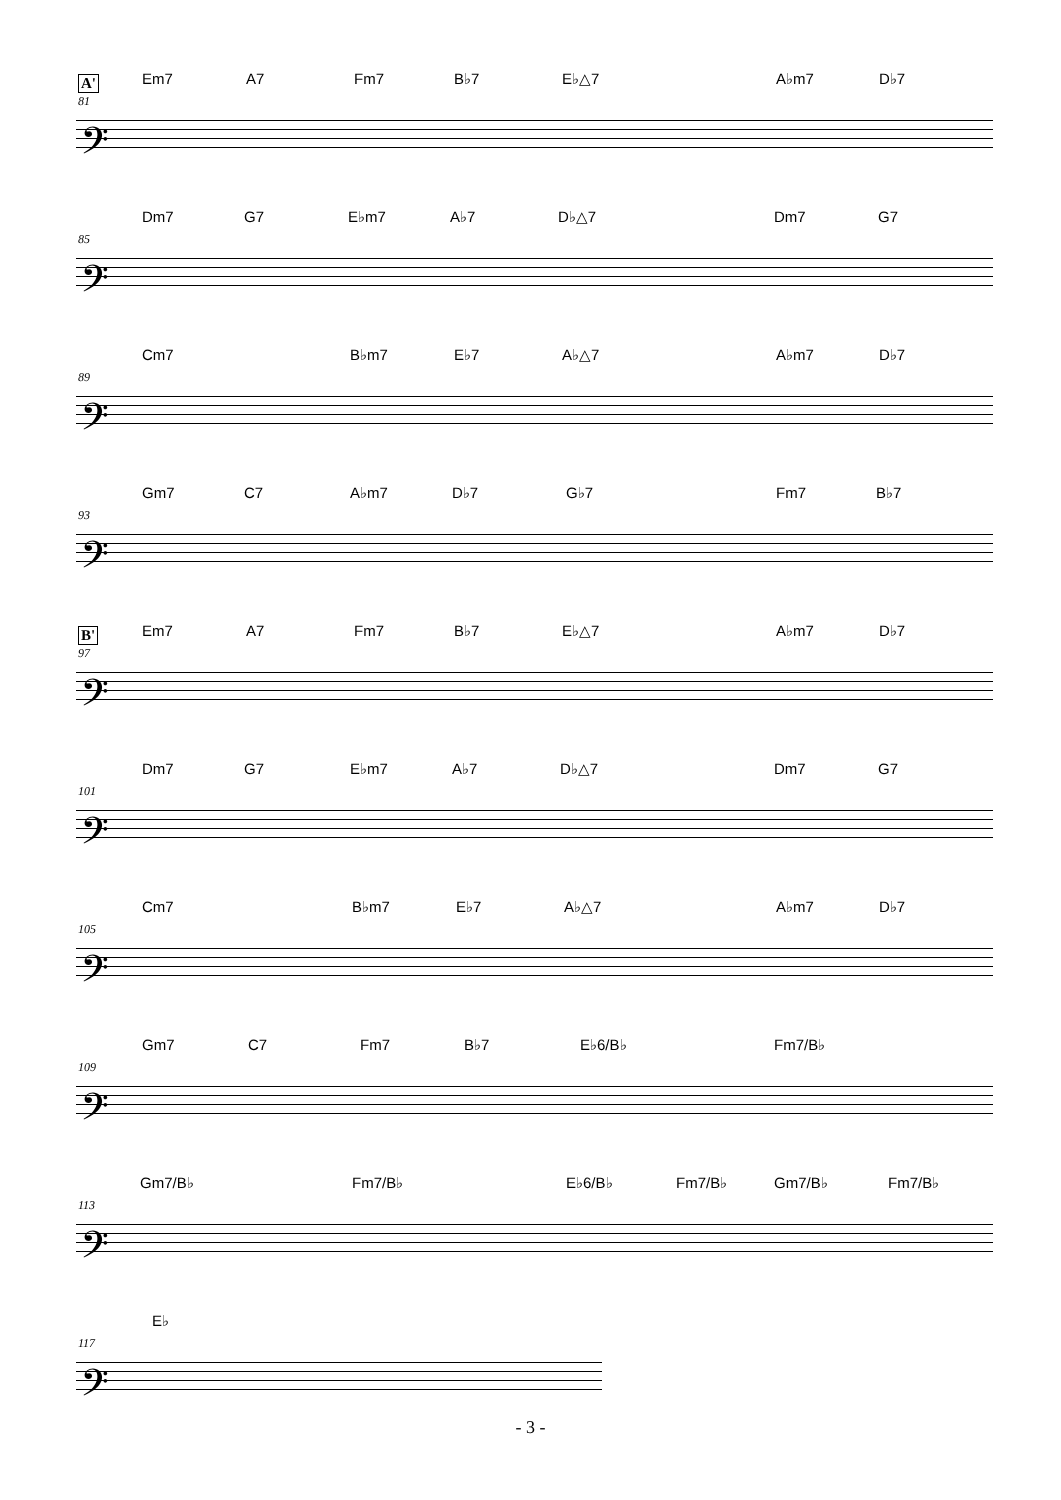A'
81
Em7 A7 Fm7 B♭7 E♭△7 A♭m7 D♭7
𝄢
85
Dm7 G7 E♭m7 A♭7 D♭△7 Dm7 G7
𝄢
89
Cm7 B♭m7 E♭7 A♭△7 A♭m7 D♭7
𝄢
93
Gm7 C7 A♭m7 D♭7 G♭7 Fm7 B♭7
𝄢
B'
97
Em7 A7 Fm7 B♭7 E♭△7 A♭m7 D♭7
𝄢
101
Dm7 G7 E♭m7 A♭7 D♭△7 Dm7 G7
𝄢
105
Cm7 B♭m7 E♭7 A♭△7 A♭m7 D♭7
𝄢
109
Gm7 C7 Fm7 B♭7 E♭6/B♭ Fm7/B♭
𝄢
113
Gm7/B♭ Fm7/B♭ E♭6/B♭ Fm7/B♭ Gm7/B♭ Fm7/B♭
𝄢
117
E♭
𝄢
- 3 -